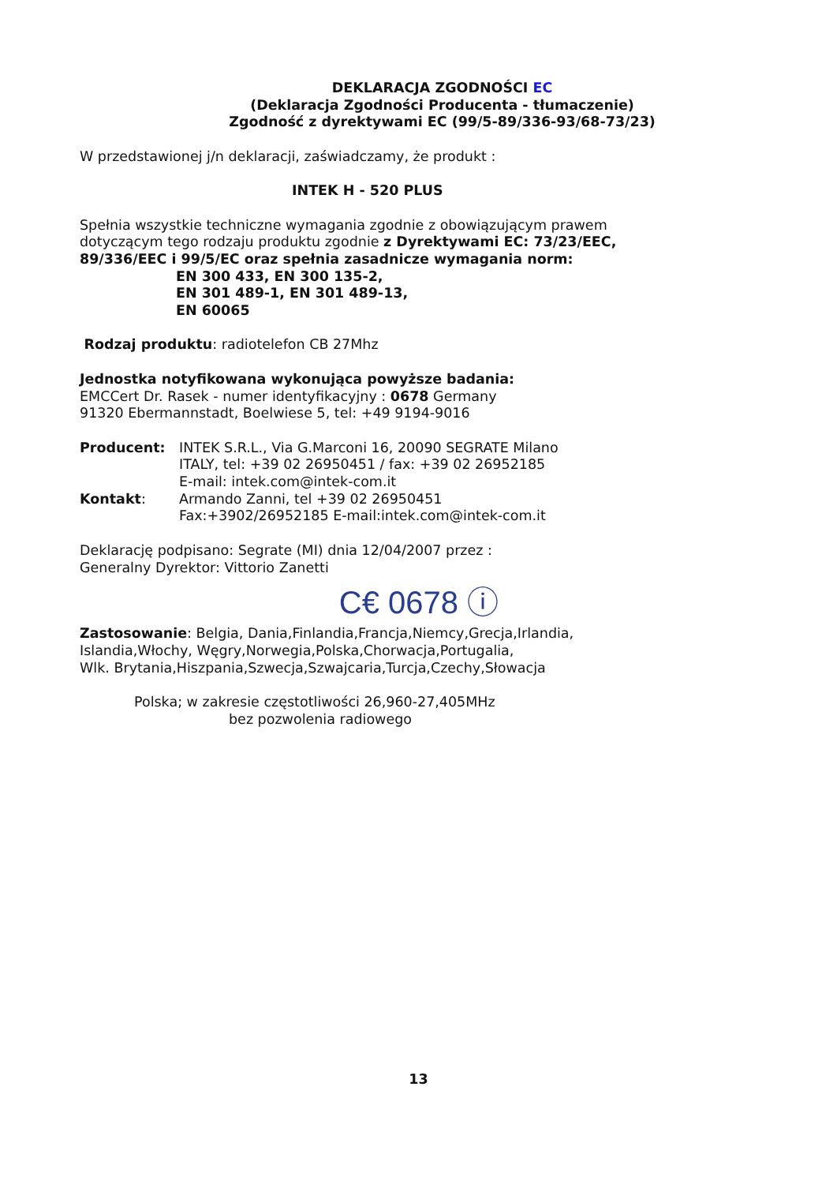DEKLARACJA ZGODNOŚCI EC
(Deklaracja Zgodności Producenta - tłumaczenie)
Zgodność z dyrektywami EC (99/5-89/336-93/68-73/23)
W przedstawionej j/n deklaracji, zaświadczamy, że produkt :
INTEK H - 520 PLUS
Spełnia wszystkie techniczne wymagania zgodnie z obowiązującym prawem
dotyczącym tego rodzaju produktu zgodnie z Dyrektywami EC: 73/23/EEC,
89/336/EEC i 99/5/EC oraz spełnia zasadnicze wymagania norm:
EN 300 433, EN 300 135-2,
EN 301 489-1, EN 301 489-13,
EN 60065
Rodzaj produktu: radiotelefon CB 27Mhz
Jednostka notyfikowana wykonująca powyższe badania:
EMCCert Dr. Rasek - numer identyfikacyjny : 0678 Germany
91320 Ebermannstadt, Boelwiese 5, tel: +49 9194-9016
Producent: INTEK S.R.L., Via G.Marconi 16, 20090 SEGRATE Milano
ITALY, tel: +39 02 26950451 / fax: +39 02 26952185
E-mail: intek.com@intek-com.it
Kontakt: Armando Zanni, tel +39 02 26950451
Fax:+3902/26952185 E-mail:intek.com@intek-com.it
Deklarację podpisano: Segrate (MI) dnia 12/04/2007 przez :
Generalny Dyrektor: Vittorio Zanetti
C€ 0678 ⓘ
Zastosowanie: Belgia, Dania,Finlandia,Francja,Niemcy,Grecja,Irlandia,
Islandia,Włochy, Węgry,Norwegia,Polska,Chorwacja,Portugalia,
Wlk. Brytania,Hiszpania,Szwecja,Szwajcaria,Turcja,Czechy,Słowacja
Polska; w zakresie częstotliwości 26,960-27,405MHz
bez pozwolenia radiowego
13